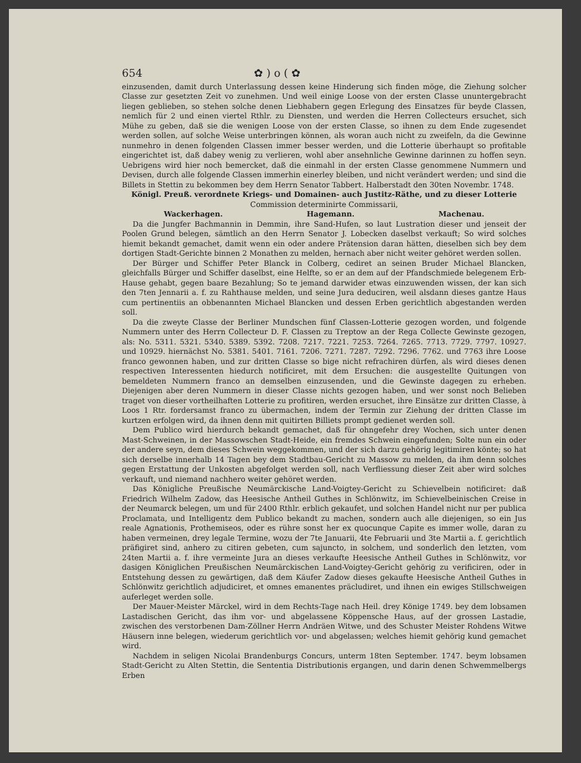654 ✿ ) o ( ✿
einzusenden, damit durch Unterlassung dessen keine Hinderung sich finden möge, die Ziehung solcher Classe zur gesetzten Zeit vo zunehmen. Und weil einige Loose von der ersten Classe ununtergebracht liegen geblieben, so stehen solche denen Liebhabern gegen Erlegung des Einsatzes für beyde Classen, nemlich für 2 und einen viertel Rthlr. zu Diensten, und werden die Herren Collecteurs ersuchet, sich Mühe zu geben, daß sie die wenigen Loose von der ersten Classe, so ihnen zu dem Ende zugesendet werden sollen, auf solche Weise unterbringen können, als woran auch nicht zu zweifeln, da die Gewinne nunmehro in denen folgenden Classen immer besser werden, und die Lotterie überhaupt so profitable eingerichtet ist, daß dabey wenig zu verlieren, wohl aber ansehnliche Gewinne darinnen zu hoffen seyn. Uebrigens wird hier noch bemercket, daß die einmahl in der ersten Classe genommene Nummern und Devisen, durch alle folgende Classen immerhin einerley bleiben, und nicht verändert werden; und sind die Billets in Stettin zu bekommen bey dem Herrn Senator Tabbert. Halberstadt den 30ten Novembr. 1748.
Königl. Preuß. verordnete Kriegs- und Domainen- auch Justitz-Räthe, und zu dieser Lotterie
Commission determinirte Commissarii,
Wackerhagen. Hagemann. Machenau.
Da die Jungfer Bachmannin in Demmin, ihre Sand-Hufen, so laut Lustration dieser und jenseit der Poolen Grund belegen, sämtlich an den Herrn Senator J. Lobecken daselbst verkauft; So wird solches hiemit bekandt gemachet, damit wenn ein oder andere Prätension daran hätten, dieselben sich bey dem dortigen Stadt-Gerichte binnen 2 Monathen zu melden, hernach aber nicht weiter gehöret werden sollen.
Der Bürger und Schiffer Peter Blanck in Colberg, cediret an seinen Bruder Michael Blancken, gleichfalls Bürger und Schiffer daselbst, eine Helfte, so er an dem auf der Pfandschmiede belegenem Erb-Hause gehabt, gegen baare Bezahlung; So te jemand darwider etwas einzuwenden wissen, der kan sich den 7ten Jennarii a. f. zu Rahthause melden, und seine Jura deduciren, weil alsdann dieses gantze Haus cum pertinentiis an obbenannten Michael Blancken und dessen Erben gerichtlich abgestanden werden soll.
Da die zweyte Classe der Berliner Mundschen fünf Classen-Lotterie gezogen worden, und folgende Nummern unter des Herrn Collecteur D. F. Classen zu Treptow an der Rega Collecte Gewinste gezogen, als: No. 5311. 5321. 5340. 5389. 5392. 7208. 7217. 7221. 7253. 7264. 7265. 7713. 7729. 7797. 10927. und 10929. hiernächst No. 5381. 5401. 7161. 7206. 7271. 7287. 7292. 7296. 7762. und 7763 ihre Loose franco gewonnen haben, und zur dritten Classe so bige nicht refrachiren dürfen, als wird dieses denen respectiven Interessenten hiedurch notificiret, mit dem Ersuchen: die ausgestellte Quitungen von bemeldeten Nummern franco an demselben einzusenden, und die Gewinste dagegen zu erheben. Diejenigen aber deren Nummern in dieser Classe nichts gezogen haben, und wer sonst noch Belieben traget von dieser vortheilhaften Lotterie zu profitiren, werden ersuchet, ihre Einsätze zur dritten Classe, à Loos 1 Rtr. fordersamst franco zu übermachen, indem der Termin zur Ziehung der dritten Classe im kurtzen erfolgen wird, da ihnen denn mit quitirten Billiets prompt gedienet werden soll.
Dem Publico wird hierdurch bekandt gemachet, daß für ohngefehr drey Wochen, sich unter denen Mast-Schweinen, in der Massowschen Stadt-Heide, ein fremdes Schwein eingefunden; Solte nun ein oder der andere seyn, dem dieses Schwein weggekommen, und der sich darzu gehörig legitimiren könte; so hat sich derselbe innerhalb 14 Tagen bey dem Stadtbau-Gericht zu Massow zu melden, da ihm denn solches gegen Erstattung der Unkosten abgefolget werden soll, nach Verfliessung dieser Zeit aber wird solches verkauft, und niemand nachhero weiter gehöret werden.
Das Königliche Preußische Neumärckische Land-Voigtey-Gericht zu Schievelbein notificiret: daß Friedrich Wilhelm Zadow, das Heesische Antheil Guthes in Schlönwitz, im Schievelbeinischen Creise in der Neumarck belegen, um und für 2400 Rthlr. erblich gekaufet, und solchen Handel nicht nur per publica Proclamata, und Intelligentz dem Publico bekandt zu machen, sondern auch alle diejenigen, so ein Jus reale Agnationis, Prothemiseos, oder es rühre sonst her ex quocunque Capite es immer wolle, daran zu haben vermeinen, drey legale Termine, wozu der 7te Januarii, 4te Februarii und 3te Martii a. f. gerichtlich präfigiret sind, anhero zu citiren gebeten, cum sajuncto, in solchem, und sonderlich den letzten, vom 24ten Martii a. f. ihre vermeinte Jura an dieses verkaufte Heesische Antheil Guthes in Schlönwitz, vor dasigen Königlichen Preußischen Neumärckischen Land-Voigtey-Gericht gehörig zu verificiren, oder in Entstehung dessen zu gewärtigen, daß dem Käufer Zadow dieses gekaufte Heesische Antheil Guthes in Schlönwitz gerichtlich adjudiciret, et omnes emanentes präcludiret, und ihnen ein ewiges Stillschweigen auferleget werden solle.
Der Mauer-Meister Märckel, wird in dem Rechts-Tage nach Heil. drey Könige 1749. bey dem lobsamen Lastadischen Gericht, das ihm vor- und abgelassene Köppensche Haus, auf der grossen Lastadie, zwischen des verstorbenen Dam-Zöllner Herrn Andräen Witwe, und des Schuster Meister Rohdens Witwe Häusern inne belegen, wiederum gerichtlich vor- und abgelassen; welches hiemit gehörig kund gemachet wird.
Nachdem in seligen Nicolai Brandenburgs Concurs, unterm 18ten September. 1747. beym lobsamen Stadt-Gericht zu Alten Stettin, die Sententia Distributionis ergangen, und darin denen Schwemmelbergs Erben